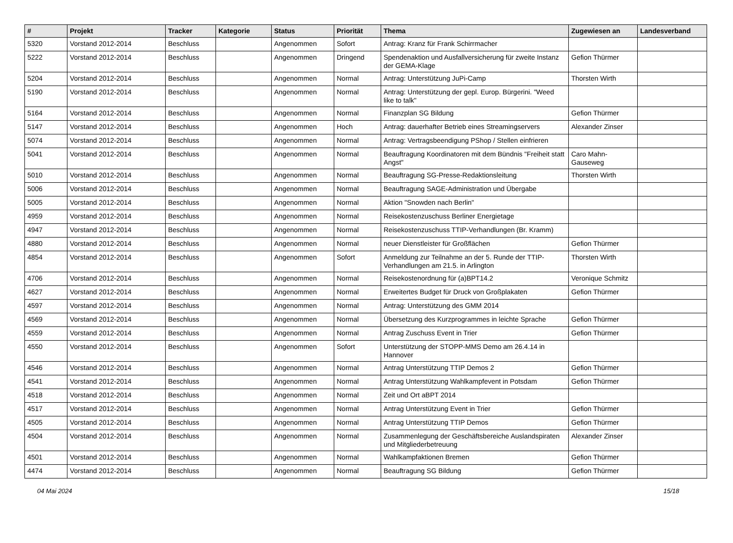| # | Projekt | Tracker | Kategorie | Status | Priorität | Thema | Zugewiesen an | Landesverband |
| --- | --- | --- | --- | --- | --- | --- | --- | --- |
| 5320 | Vorstand 2012-2014 | Beschluss | | Angenommen | Sofort | Antrag: Kranz für Frank Schirrmacher | | |
| 5222 | Vorstand 2012-2014 | Beschluss | | Angenommen | Dringend | Spendenaktion und Ausfallversicherung für zweite Instanz der GEMA-Klage | Gefion Thürmer | |
| 5204 | Vorstand 2012-2014 | Beschluss | | Angenommen | Normal | Antrag: Unterstützung JuPi-Camp | Thorsten Wirth | |
| 5190 | Vorstand 2012-2014 | Beschluss | | Angenommen | Normal | Antrag: Unterstützung der gepl. Europ. Bürgerini. "Weed like to talk" | | |
| 5164 | Vorstand 2012-2014 | Beschluss | | Angenommen | Normal | Finanzplan SG Bildung | Gefion Thürmer | |
| 5147 | Vorstand 2012-2014 | Beschluss | | Angenommen | Hoch | Antrag: dauerhafter Betrieb eines Streamingservers | Alexander Zinser | |
| 5074 | Vorstand 2012-2014 | Beschluss | | Angenommen | Normal | Antrag: Vertragsbeendigung PShop / Stellen einfrieren | | |
| 5041 | Vorstand 2012-2014 | Beschluss | | Angenommen | Normal | Beauftragung Koordinatoren mit dem Bündnis "Freiheit statt Angst" | Caro Mahn-Gauseweg | |
| 5010 | Vorstand 2012-2014 | Beschluss | | Angenommen | Normal | Beauftragung SG-Presse-Redaktionsleitung | Thorsten Wirth | |
| 5006 | Vorstand 2012-2014 | Beschluss | | Angenommen | Normal | Beauftragung SAGE-Administration und Übergabe | | |
| 5005 | Vorstand 2012-2014 | Beschluss | | Angenommen | Normal | Aktion "Snowden nach Berlin" | | |
| 4959 | Vorstand 2012-2014 | Beschluss | | Angenommen | Normal | Reisekostenzuschuss Berliner Energietage | | |
| 4947 | Vorstand 2012-2014 | Beschluss | | Angenommen | Normal | Reisekostenzuschuss TTIP-Verhandlungen (Br. Kramm) | | |
| 4880 | Vorstand 2012-2014 | Beschluss | | Angenommen | Normal | neuer Dienstleister für Großflächen | Gefion Thürmer | |
| 4854 | Vorstand 2012-2014 | Beschluss | | Angenommen | Sofort | Anmeldung zur Teilnahme an der 5. Runde der TTIP-Verhandlungen am 21.5. in Arlington | Thorsten Wirth | |
| 4706 | Vorstand 2012-2014 | Beschluss | | Angenommen | Normal | Reisekostenordnung für (a)BPT14.2 | Veronique Schmitz | |
| 4627 | Vorstand 2012-2014 | Beschluss | | Angenommen | Normal | Erweitertes Budget für Druck von Großplakaten | Gefion Thürmer | |
| 4597 | Vorstand 2012-2014 | Beschluss | | Angenommen | Normal | Antrag: Unterstützung des GMM 2014 | | |
| 4569 | Vorstand 2012-2014 | Beschluss | | Angenommen | Normal | Übersetzung des Kurzprogrammes in leichte Sprache | Gefion Thürmer | |
| 4559 | Vorstand 2012-2014 | Beschluss | | Angenommen | Normal | Antrag Zuschuss Event in Trier | Gefion Thürmer | |
| 4550 | Vorstand 2012-2014 | Beschluss | | Angenommen | Sofort | Unterstützung der STOPP-MMS Demo am 26.4.14 in Hannover | | |
| 4546 | Vorstand 2012-2014 | Beschluss | | Angenommen | Normal | Antrag Unterstützung TTIP Demos 2 | Gefion Thürmer | |
| 4541 | Vorstand 2012-2014 | Beschluss | | Angenommen | Normal | Antrag Unterstützung Wahlkampfevent in Potsdam | Gefion Thürmer | |
| 4518 | Vorstand 2012-2014 | Beschluss | | Angenommen | Normal | Zeit und Ort aBPT 2014 | | |
| 4517 | Vorstand 2012-2014 | Beschluss | | Angenommen | Normal | Antrag Unterstützung Event in Trier | Gefion Thürmer | |
| 4505 | Vorstand 2012-2014 | Beschluss | | Angenommen | Normal | Antrag Unterstützung TTIP Demos | Gefion Thürmer | |
| 4504 | Vorstand 2012-2014 | Beschluss | | Angenommen | Normal | Zusammenlegung der Geschäftsbereiche Auslandspiraten und Mitgliederbetreuung | Alexander Zinser | |
| 4501 | Vorstand 2012-2014 | Beschluss | | Angenommen | Normal | Wahlkampfaktionen Bremen | Gefion Thürmer | |
| 4474 | Vorstand 2012-2014 | Beschluss | | Angenommen | Normal | Beauftragung SG Bildung | Gefion Thürmer | |
04 Mai 2024 15/18